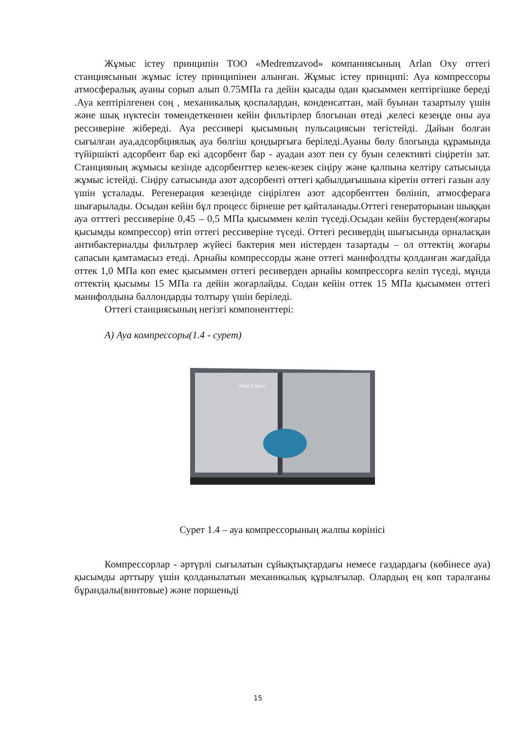Жұмыс істеу принципін ТОО «Medremzavod» компаниясының Arlan Oxy оттегі станциясынын жұмыс істеу принципінен алынған. Жұмыс істеу принципі: Ауа компрессоры атмосфералық ауаны сорып алып 0.75МПа га дейін қысады одан қысыммен кептіргішке береді .Ауа кептірілгенен соң , механикалық қоспалардан, конденсаттан, май буынан тазартылу үшін және шық нүктесін төмендеткеннен кейін фильтірлер блогынан өтеді ,келесі кезеңде оны ауа рессиверіне жібереді. Ауа рессивері қысымның пульсациясын тегістейді. Дайын болған сығылған ауа,адсорбциялық ауа бөлгіш қондырғыға беріледі.Ауаны бөлу блогында құрамында түйіршікті адсорбент бар екі адсорбент бар - ауадан азот пен су буын селективті сіңіретін зат. Станцияның жұмысы кезінде адсорбенттер кезек-кезек сіңіру және қалпына келтіру сатысында жұмыс істейді. Сіңіру сатысында азот адсорбенті оттегі қабылдағышына кіретін оттегі газын алу үшін ұсталады. Регенерация кезеңінде сіңірілген азот адсорбенттен бөлініп, атмосфераға шығарылады. Осыдан кейін бұл процесс бірнеше рет қайталанады.Оттегі генераторынан шыққан ауа отттегі рессиверіне 0,45 – 0,5 МПа қысыммен келіп түседі.Осыдан кейін бустерден(жоғары қысымды компрессор) өтіп оттегі рессиверіне түседі. Оттегі ресивердің шығысында орналасқан антибактериалды фильтрлер жүйесі бактерия мен иістерден тазартады – ол оттектің жоғары сапасын қамтамасыз етеді. Арнайы компрессорды және оттегі манифолдты қолданған жағдайда оттек 1,0 МПа көп емес қысыммен оттегі ресиверден арнайы компрессорға келіп түседі, мұнда оттектің қысымы 15 МПа га дейін жоғарлайды. Содан кейін оттек 15 МПа қысыммен оттегі манифолдына баллондарды толтыру үшін беріледі.
Оттегі станциясының негізгі компоненттері:
А) Ауа компрессоры(1.4 - сурет)
Atlas Copco
Сурет 1.4 – ауа компрессорының жалпы көрінісі
Компрессорлар - әртүрлі сығылатын сұйықтықтардағы немесе газдардағы (көбінесе ауа) қысымды арттыру үшін қолданылатын механикалық құрылғылар. Олардың ең көп таралғаны бұрандалы(винтовые) және поршеньді
15